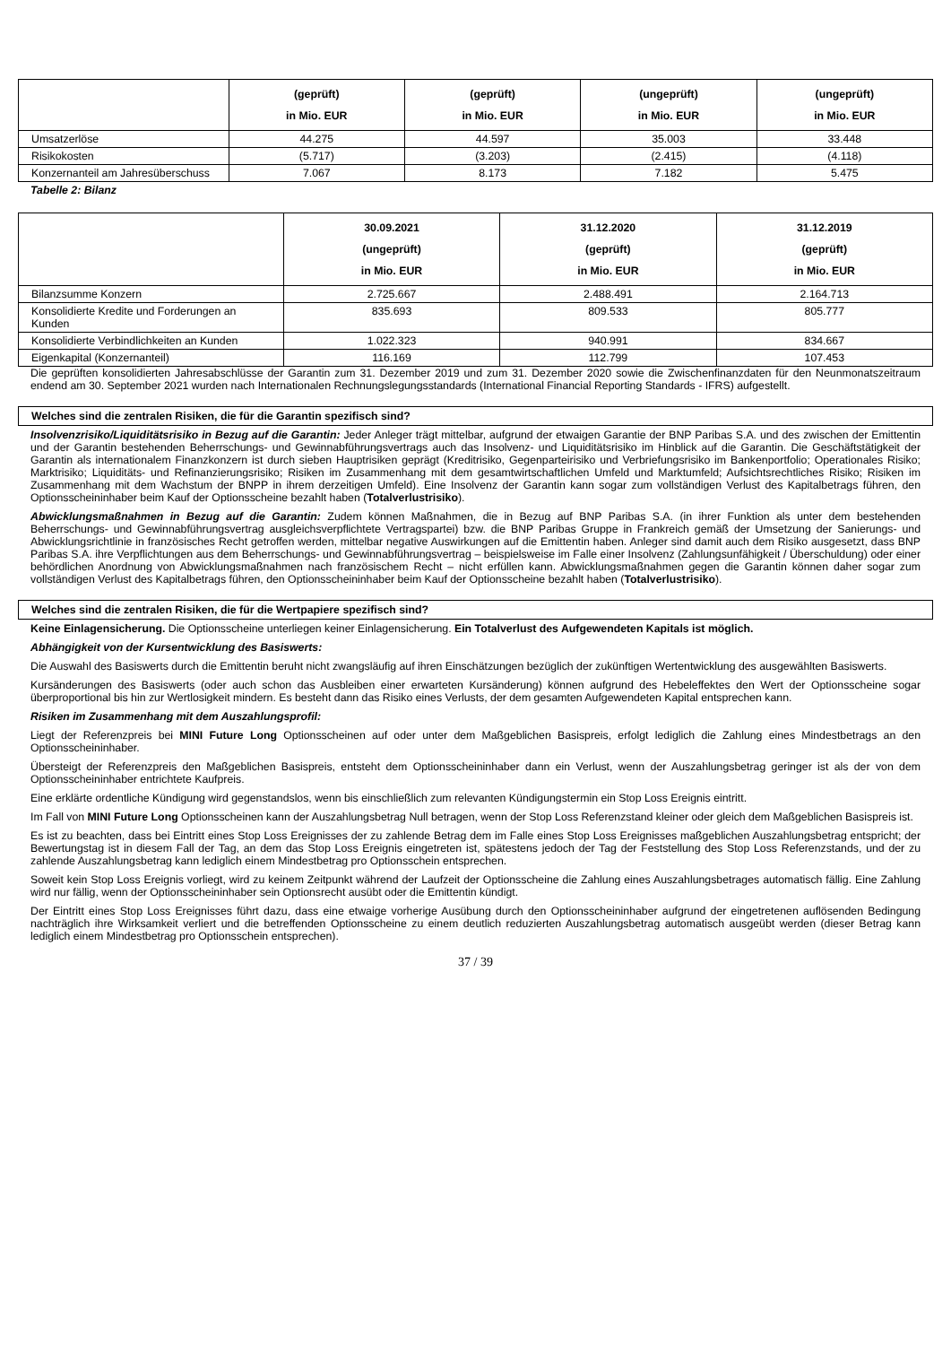| | (geprüft) in Mio. EUR | (geprüft) in Mio. EUR | (ungeprüft) in Mio. EUR | (ungeprüft) in Mio. EUR |
| --- | --- | --- | --- | --- |
| Umsatzerlöse | 44.275 | 44.597 | 35.003 | 33.448 |
| Risikokosten | (5.717) | (3.203) | (2.415) | (4.118) |
| Konzernanteil am Jahresüberschuss | 7.067 | 8.173 | 7.182 | 5.475 |
Tabelle 2: Bilanz
| | 30.09.2021 (ungeprüft) in Mio. EUR | 31.12.2020 (geprüft) in Mio. EUR | 31.12.2019 (geprüft) in Mio. EUR |
| --- | --- | --- | --- |
| Bilanzsumme Konzern | 2.725.667 | 2.488.491 | 2.164.713 |
| Konsolidierte Kredite und Forderungen an Kunden | 835.693 | 809.533 | 805.777 |
| Konsolidierte Verbindlichkeiten an Kunden | 1.022.323 | 940.991 | 834.667 |
| Eigenkapital (Konzernanteil) | 116.169 | 112.799 | 107.453 |
Die geprüften konsolidierten Jahresabschlüsse der Garantin zum 31. Dezember 2019 und zum 31. Dezember 2020 sowie die Zwischenfinanzdaten für den Neunmonatszeitraum endend am 30. September 2021 wurden nach Internationalen Rechnungslegungsstandards (International Financial Reporting Standards - IFRS) aufgestellt.
Welches sind die zentralen Risiken, die für die Garantin spezifisch sind?
Insolvenzrisiko/Liquiditätsrisiko in Bezug auf die Garantin: Jeder Anleger trägt mittelbar, aufgrund der etwaigen Garantie der BNP Paribas S.A. und des zwischen der Emittentin und der Garantin bestehenden Beherrschungs- und Gewinnabführungsvertrags auch das Insolvenz- und Liquiditätsrisiko im Hinblick auf die Garantin. Die Geschäftstätigkeit der Garantin als internationalem Finanzkonzern ist durch sieben Hauptrisiken geprägt (Kreditrisiko, Gegenparteirisiko und Verbriefungsrisiko im Bankenportfolio; Operationales Risiko; Marktrisiko; Liquiditäts- und Refinanzierungsrisiko; Risiken im Zusammenhang mit dem gesamtwirtschaftlichen Umfeld und Marktumfeld; Aufsichtsrechtliches Risiko; Risiken im Zusammenhang mit dem Wachstum der BNPP in ihrem derzeitigen Umfeld). Eine Insolvenz der Garantin kann sogar zum vollständigen Verlust des Kapitalbetrags führen, den Optionsscheininhaber beim Kauf der Optionsscheine bezahlt haben (Totalverlustrisiko).
Abwicklungsmaßnahmen in Bezug auf die Garantin: Zudem können Maßnahmen, die in Bezug auf BNP Paribas S.A. (in ihrer Funktion als unter dem bestehenden Beherrschungs- und Gewinnabführungsvertrag ausgleichsverpflichtete Vertragspartei) bzw. die BNP Paribas Gruppe in Frankreich gemäß der Umsetzung der Sanierungs- und Abwicklungsrichtlinie in französisches Recht getroffen werden, mittelbar negative Auswirkungen auf die Emittentin haben. Anleger sind damit auch dem Risiko ausgesetzt, dass BNP Paribas S.A. ihre Verpflichtungen aus dem Beherrschungs- und Gewinnabführungsvertrag – beispielsweise im Falle einer Insolvenz (Zahlungsunfähigkeit / Überschuldung) oder einer behördlichen Anordnung von Abwicklungsmaßnahmen nach französischem Recht – nicht erfüllen kann. Abwicklungsmaßnahmen gegen die Garantin können daher sogar zum vollständigen Verlust des Kapitalbetrags führen, den Optionsscheininhaber beim Kauf der Optionsscheine bezahlt haben (Totalverlustrisiko).
Welches sind die zentralen Risiken, die für die Wertpapiere spezifisch sind?
Keine Einlagensicherung. Die Optionsscheine unterliegen keiner Einlagensicherung. Ein Totalverlust des Aufgewendeten Kapitals ist möglich.
Abhängigkeit von der Kursentwicklung des Basiswerts:
Die Auswahl des Basiswerts durch die Emittentin beruht nicht zwangsläufig auf ihren Einschätzungen bezüglich der zukünftigen Wertentwicklung des ausgewählten Basiswerts.
Kursänderungen des Basiswerts (oder auch schon das Ausbleiben einer erwarteten Kursänderung) können aufgrund des Hebeleffektes den Wert der Optionsscheine sogar überproportional bis hin zur Wertlosigkeit mindern. Es besteht dann das Risiko eines Verlusts, der dem gesamten Aufgewendeten Kapital entsprechen kann.
Risiken im Zusammenhang mit dem Auszahlungsprofil:
Liegt der Referenzpreis bei MINI Future Long Optionsscheinen auf oder unter dem Maßgeblichen Basispreis, erfolgt lediglich die Zahlung eines Mindestbetrags an den Optionsscheininhaber.
Übersteigt der Referenzpreis den Maßgeblichen Basispreis, entsteht dem Optionsscheininhaber dann ein Verlust, wenn der Auszahlungsbetrag geringer ist als der von dem Optionsscheininhaber entrichtete Kaufpreis.
Eine erklärte ordentliche Kündigung wird gegenstandslos, wenn bis einschließlich zum relevanten Kündigungstermin ein Stop Loss Ereignis eintritt.
Im Fall von MINI Future Long Optionsscheinen kann der Auszahlungsbetrag Null betragen, wenn der Stop Loss Referenzstand kleiner oder gleich dem Maßgeblichen Basispreis ist.
Es ist zu beachten, dass bei Eintritt eines Stop Loss Ereignisses der zu zahlende Betrag dem im Falle eines Stop Loss Ereignisses maßgeblichen Auszahlungsbetrag entspricht; der Bewertungstag ist in diesem Fall der Tag, an dem das Stop Loss Ereignis eingetreten ist, spätestens jedoch der Tag der Feststellung des Stop Loss Referenzstands, und der zu zahlende Auszahlungsbetrag kann lediglich einem Mindestbetrag pro Optionsschein entsprechen.
Soweit kein Stop Loss Ereignis vorliegt, wird zu keinem Zeitpunkt während der Laufzeit der Optionsscheine die Zahlung eines Auszahlungsbetrages automatisch fällig. Eine Zahlung wird nur fällig, wenn der Optionsscheininhaber sein Optionsrecht ausübt oder die Emittentin kündigt.
Der Eintritt eines Stop Loss Ereignisses führt dazu, dass eine etwaige vorherige Ausübung durch den Optionsscheininhaber aufgrund der eingetretenen auflösenden Bedingung nachträglich ihre Wirksamkeit verliert und die betreffenden Optionsscheine zu einem deutlich reduzierten Auszahlungsbetrag automatisch ausgeübt werden (dieser Betrag kann lediglich einem Mindestbetrag pro Optionsschein entsprechen).
37 / 39